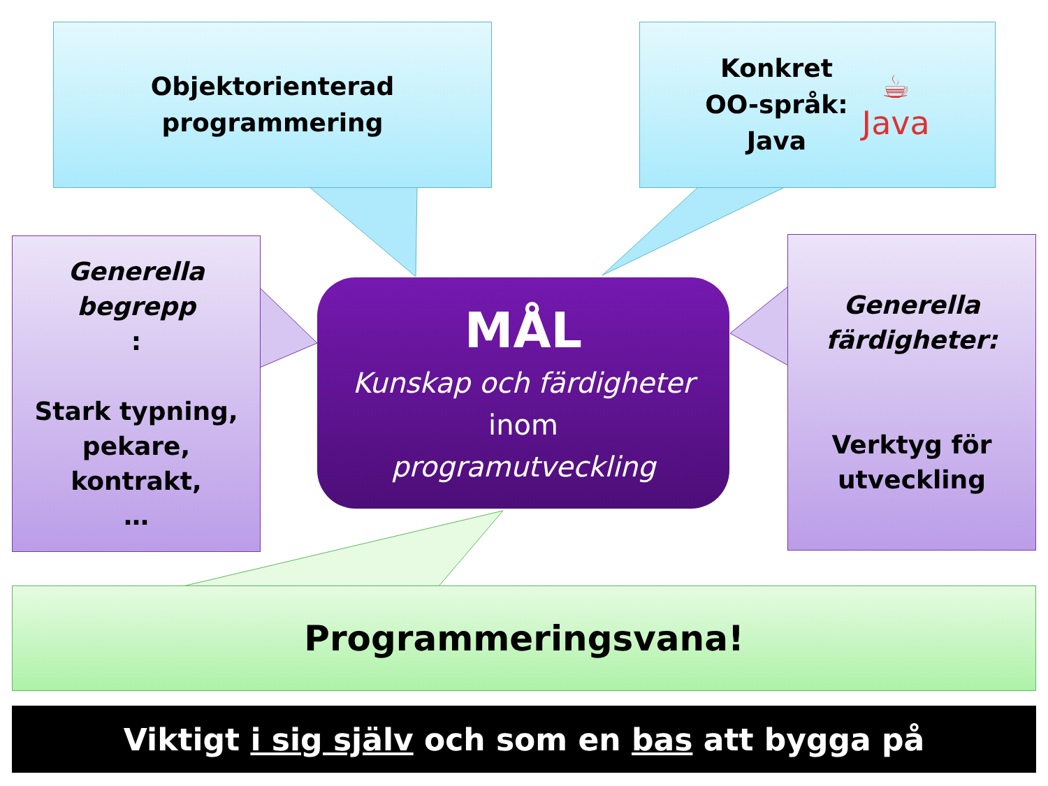Objektorienterad
programmering
Konkret
OO-språk:
Java
☕
Java
Generella
begrepp:
Stark typning,
pekare,
kontrakt,
…
Generella
färdigheter:
Verktyg för
utveckling
MÅL
Kunskap och färdigheter
inom
programutveckling
Programmeringsvana!
Viktigt i sig själv och som en bas att bygga på